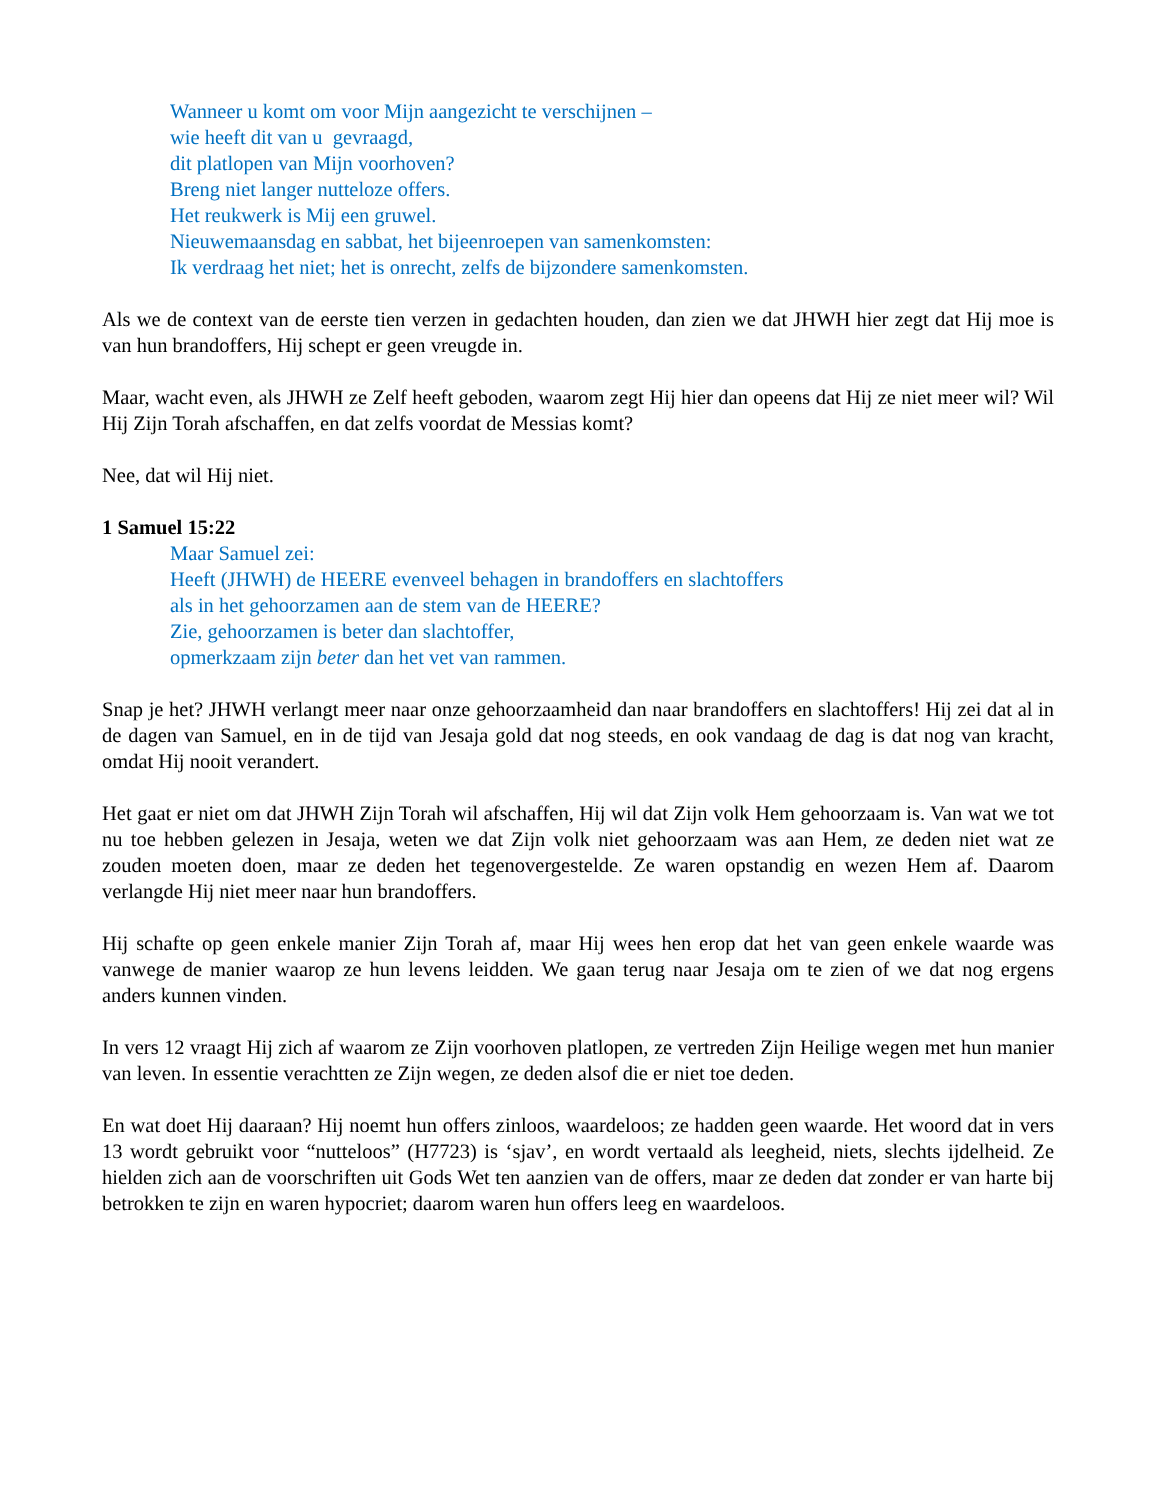Wanneer u komt om voor Mijn aangezicht te verschijnen –
wie heeft dit van u gevraagd,
dit platlopen van Mijn voorhoven?
Breng niet langer nutteloze offers.
Het reukwerk is Mij een gruwel.
Nieuwemaansdag en sabbat, het bijeenroepen van samenkomsten:
Ik verdraag het niet; het is onrecht, zelfs de bijzondere samenkomsten.
Als we de context van de eerste tien verzen in gedachten houden, dan zien we dat JHWH hier zegt dat Hij moe is van hun brandoffers, Hij schept er geen vreugde in.
Maar, wacht even, als JHWH ze Zelf heeft geboden, waarom zegt Hij hier dan opeens dat Hij ze niet meer wil? Wil Hij Zijn Torah afschaffen, en dat zelfs voordat de Messias komt?
Nee, dat wil Hij niet.
1 Samuel 15:22
Maar Samuel zei:
Heeft (JHWH) de HEERE evenveel behagen in brandoffers en slachtoffers
als in het gehoorzamen aan de stem van de HEERE?
Zie, gehoorzamen is beter dan slachtoffer,
opmerkzaam zijn beter dan het vet van rammen.
Snap je het? JHWH verlangt meer naar onze gehoorzaamheid dan naar brandoffers en slachtoffers! Hij zei dat al in de dagen van Samuel, en in de tijd van Jesaja gold dat nog steeds, en ook vandaag de dag is dat nog van kracht, omdat Hij nooit verandert.
Het gaat er niet om dat JHWH Zijn Torah wil afschaffen, Hij wil dat Zijn volk Hem gehoorzaam is. Van wat we tot nu toe hebben gelezen in Jesaja, weten we dat Zijn volk niet gehoorzaam was aan Hem, ze deden niet wat ze zouden moeten doen, maar ze deden het tegenovergestelde. Ze waren opstandig en wezen Hem af. Daarom verlangde Hij niet meer naar hun brandoffers.
Hij schafte op geen enkele manier Zijn Torah af, maar Hij wees hen erop dat het van geen enkele waarde was vanwege de manier waarop ze hun levens leidden. We gaan terug naar Jesaja om te zien of we dat nog ergens anders kunnen vinden.
In vers 12 vraagt Hij zich af waarom ze Zijn voorhoven platlopen, ze vertreden Zijn Heilige wegen met hun manier van leven. In essentie verachtten ze Zijn wegen, ze deden alsof die er niet toe deden.
En wat doet Hij daaraan? Hij noemt hun offers zinloos, waardeloos; ze hadden geen waarde. Het woord dat in vers 13 wordt gebruikt voor “nutteloos” (H7723) is ‘sjav’, en wordt vertaald als leegheid, niets, slechts ijdelheid. Ze hielden zich aan de voorschriften uit Gods Wet ten aanzien van de offers, maar ze deden dat zonder er van harte bij betrokken te zijn en waren hypocriet; daarom waren hun offers leeg en waardeloos.